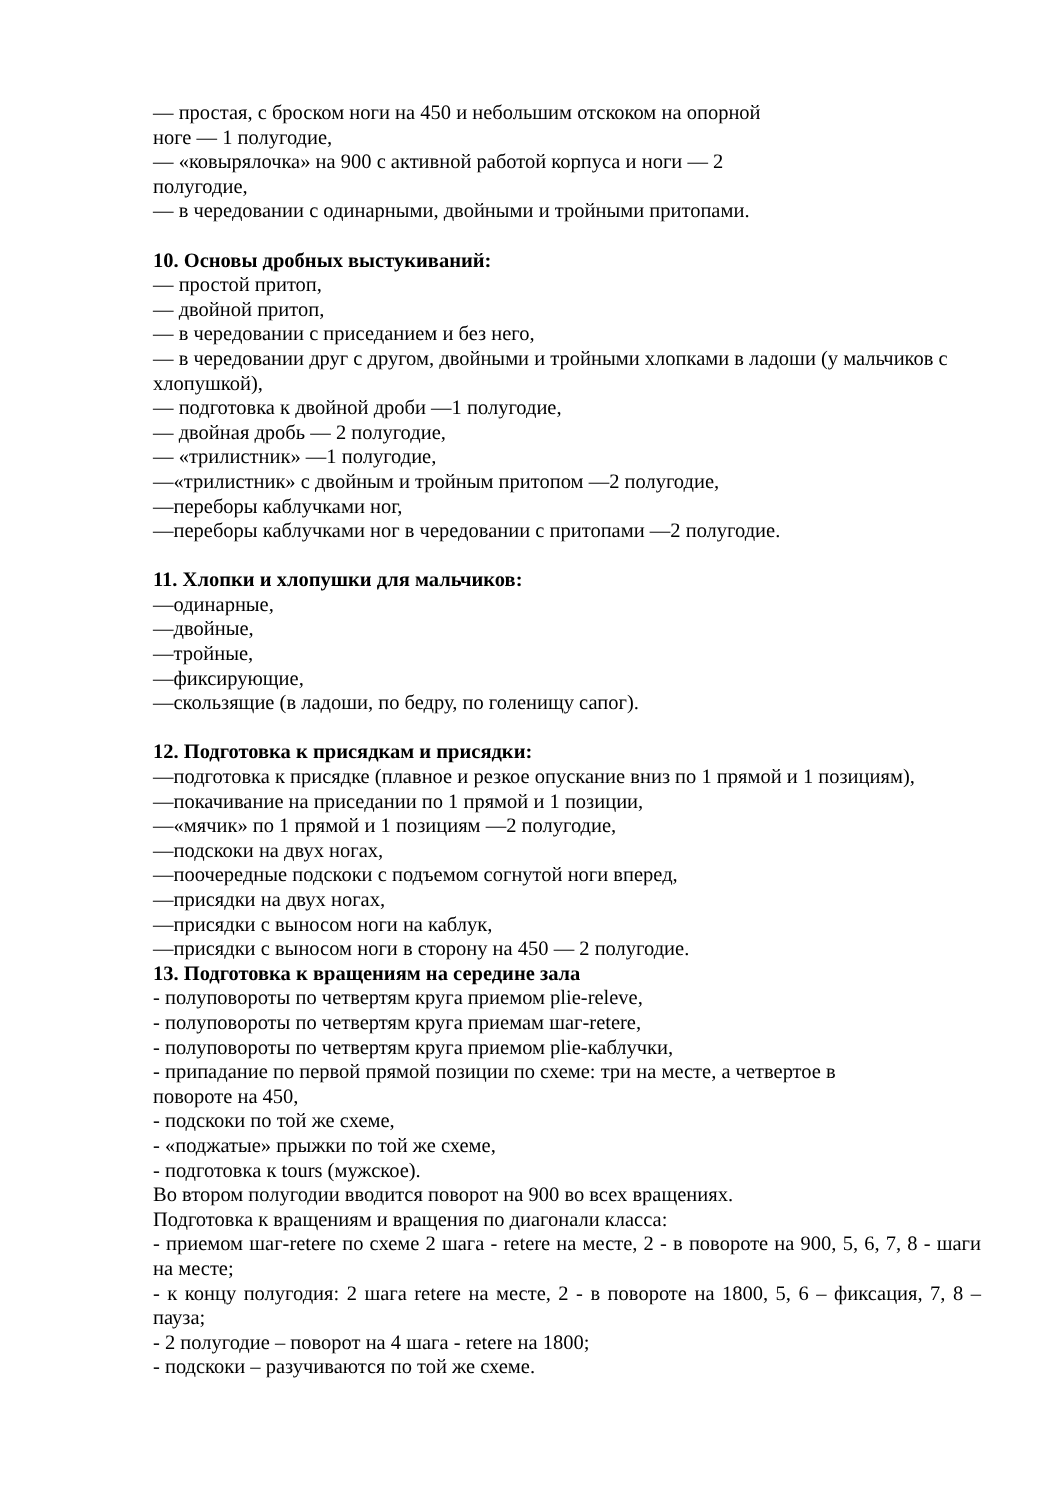— простая, с броском ноги на 450 и небольшим отскоком на опорной
ноге — 1 полугодие,
— «ковырялочка» на 900 с активной работой корпуса и ноги — 2
полугодие,
— в чередовании с одинарными, двойными и тройными притопами.
10. Основы дробных выстукиваний:
— простой притоп,
— двойной притоп,
— в чередовании с приседанием и без него,
— в чередовании друг с другом, двойными и тройными хлопками в ладоши (у мальчиков с хлопушкой),
— подготовка к двойной дроби —1 полугодие,
— двойная дробь — 2 полугодие,
— «трилистник» —1 полугодие,
—«трилистник» с двойным и тройным притопом —2 полугодие,
—переборы каблучками ног,
—переборы каблучками ног в чередовании с притопами —2 полугодие.
11. Хлопки и хлопушки для мальчиков:
—одинарные,
—двойные,
—тройные,
—фиксирующие,
—скользящие (в ладоши, по бедру, по голенищу сапог).
12. Подготовка к присядкам и присядки:
—подготовка к присядке (плавное и резкое опускание вниз по 1 прямой и 1 позициям),
—покачивание на приседании по 1 прямой и 1 позиции,
—«мячик» по 1 прямой и 1 позициям —2 полугодие,
—подскоки на двух ногах,
—поочередные подскоки с подъемом согнутой ноги вперед,
—присядки на двух ногах,
—присядки с выносом ноги на каблук,
—присядки с выносом ноги в сторону на 450 — 2 полугодие.
13. Подготовка к вращениям на середине зала
- полуповороты по четвертям круга приемом plie-releve,
- полуповороты по четвертям круга приемам шаг-retere,
- полуповороты по четвертям круга приемом plie-каблучки,
- припадание по первой прямой позиции по схеме: три на месте, а четвертое в
повороте на 450,
- подскоки по той же схеме,
- «поджатые» прыжки по той же схеме,
- подготовка к tours (мужское).
Во втором полугодии вводится поворот на 900 во всех вращениях.
Подготовка к вращениям и вращения по диагонали класса:
- приемом шаг-retere по схеме 2 шага - retere на месте, 2 - в повороте на 900, 5, 6, 7, 8 - шаги на месте;
- к концу полугодия: 2 шага retere на месте, 2 - в повороте на 1800, 5, 6 – фиксация, 7, 8 – пауза;
- 2 полугодие – поворот на 4 шага - retere на 1800;
- подскоки – разучиваются по той же схеме.